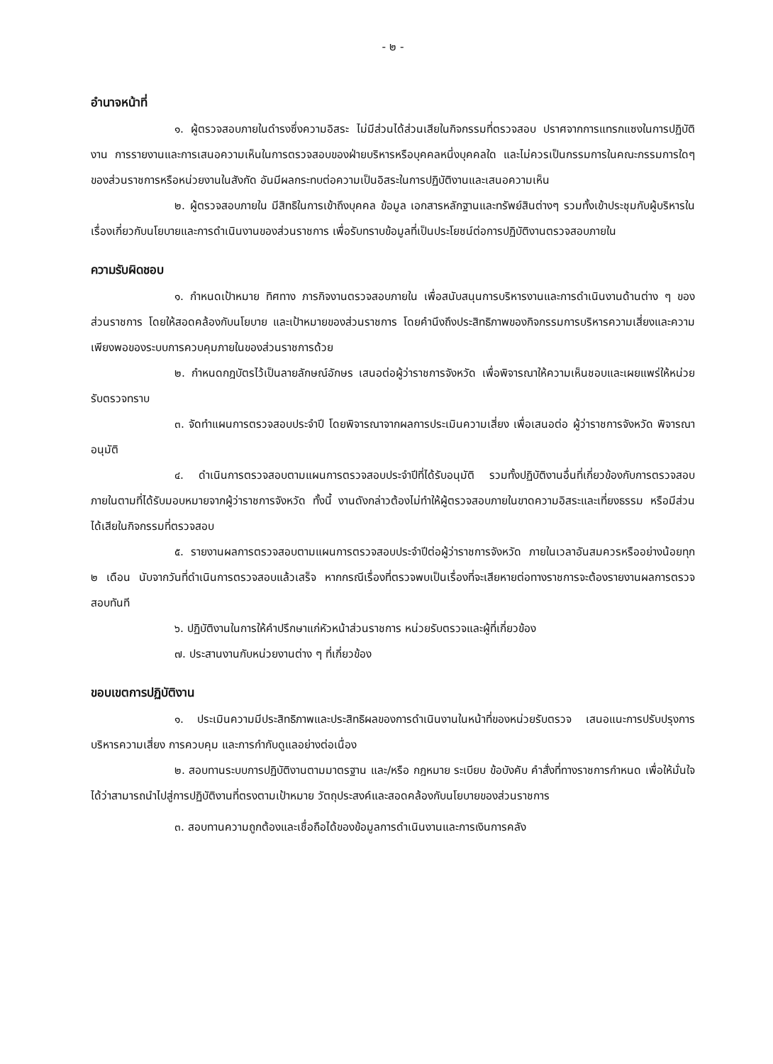- ๒ -
อำนาจหน้าที่
๑. ผู้ตรวจสอบภายในดำรงซึ่งความอิสระ ไม่มีส่วนได้ส่วนเสียในกิจกรรมที่ตรวจสอบ ปราศจากการแทรกแซงในการปฏิบัติงาน การรายงานและการเสนอความเห็นในการตรวจสอบของฝ่ายบริหารหรือบุคคลหนึ่งบุคคลใด และไม่ควรเป็นกรรมการในคณะกรรมการใดๆ ของส่วนราชการหรือหน่วยงานในสังกัด อันมีผลกระทบต่อความเป็นอิสระในการปฏิบัติงานและเสนอความเห็น
๒. ผู้ตรวจสอบภายใน มีสิทธิในการเข้าถึงบุคคล ข้อมูล เอกสารหลักฐานและทรัพย์สินต่างๆ รวมทั้งเข้าประชุมกับผู้บริหารในเรื่องเกี่ยวกับนโยบายและการดำเนินงานของส่วนราชการ เพื่อรับทราบข้อมูลที่เป็นประโยชน์ต่อการปฏิบัติงานตรวจสอบภายใน
ความรับผิดชอบ
๑. กำหนดเป้าหมาย ทิศทาง ภารกิจงานตรวจสอบภายใน เพื่อสนับสนุนการบริหารงานและการดำเนินงานด้านต่าง ๆ ของส่วนราชการ โดยให้สอดคล้องกับนโยบาย และเป้าหมายของส่วนราชการ โดยคำนึงถึงประสิทธิภาพของกิจกรรมการบริหารความเสี่ยงและความเพียงพอของระบบการควบคุมภายในของส่วนราชการด้วย
๒. กำหนดกฎบัตรไว้เป็นลายลักษณ์อักษร เสนอต่อผู้ว่าราชการจังหวัด เพื่อพิจารณาให้ความเห็นชอบและเผยแพร่ให้หน่วยรับตรวจทราบ
๓. จัดทำแผนการตรวจสอบประจำปี โดยพิจารณาจากผลการประเมินความเสี่ยง เพื่อเสนอต่อ ผู้ว่าราชการจังหวัด พิจารณาอนุมัติ
๔. ดำเนินการตรวจสอบตามแผนการตรวจสอบประจำปีที่ได้รับอนุมัติ รวมทั้งปฏิบัติงานอื่นที่เกี่ยวข้องกับการตรวจสอบภายในตามที่ได้รับมอบหมายจากผู้ว่าราชการจังหวัด ทั้งนี้ งานดังกล่าวต้องไม่ทำให้ผู้ตรวจสอบภายในขาดความอิสระและเที่ยงธรรม หรือมีส่วนได้เสียในกิจกรรมที่ตรวจสอบ
๕. รายงานผลการตรวจสอบตามแผนการตรวจสอบประจำปีต่อผู้ว่าราชการจังหวัด ภายในเวลาอันสมควรหรืออย่างน้อยทุก ๒ เดือน นับจากวันที่ดำเนินการตรวจสอบแล้วเสร็จ หากกรณีเรื่องที่ตรวจพบเป็นเรื่องที่จะเสียหายต่อทางราชการจะต้องรายงานผลการตรวจสอบทันที
๖. ปฏิบัติงานในการให้คำปรึกษาแก่หัวหน้าส่วนราชการ หน่วยรับตรวจและผู้ที่เกี่ยวข้อง
๗. ประสานงานกับหน่วยงานต่าง ๆ ที่เกี่ยวข้อง
ขอบเขตการปฏิบัติงาน
๑. ประเมินความมีประสิทธิภาพและประสิทธิผลของการดำเนินงานในหน้าที่ของหน่วยรับตรวจ เสนอแนะการปรับปรุงการบริหารความเสี่ยง การควบคุม และการกำกับดูแลอย่างต่อเนื่อง
๒. สอบทานระบบการปฏิบัติงานตามมาตรฐาน และ/หรือ กฎหมาย ระเบียบ ข้อบังคับ คำสั่งที่ทางราชการกำหนด เพื่อให้มั่นใจได้ว่าสามารถนำไปสู่การปฏิบัติงานที่ตรงตามเป้าหมาย วัตถุประสงค์และสอดคล้องกับนโยบายของส่วนราชการ
๓. สอบทานความถูกต้องและเชื่อถือได้ของข้อมูลการดำเนินงานและการเงินการคลัง